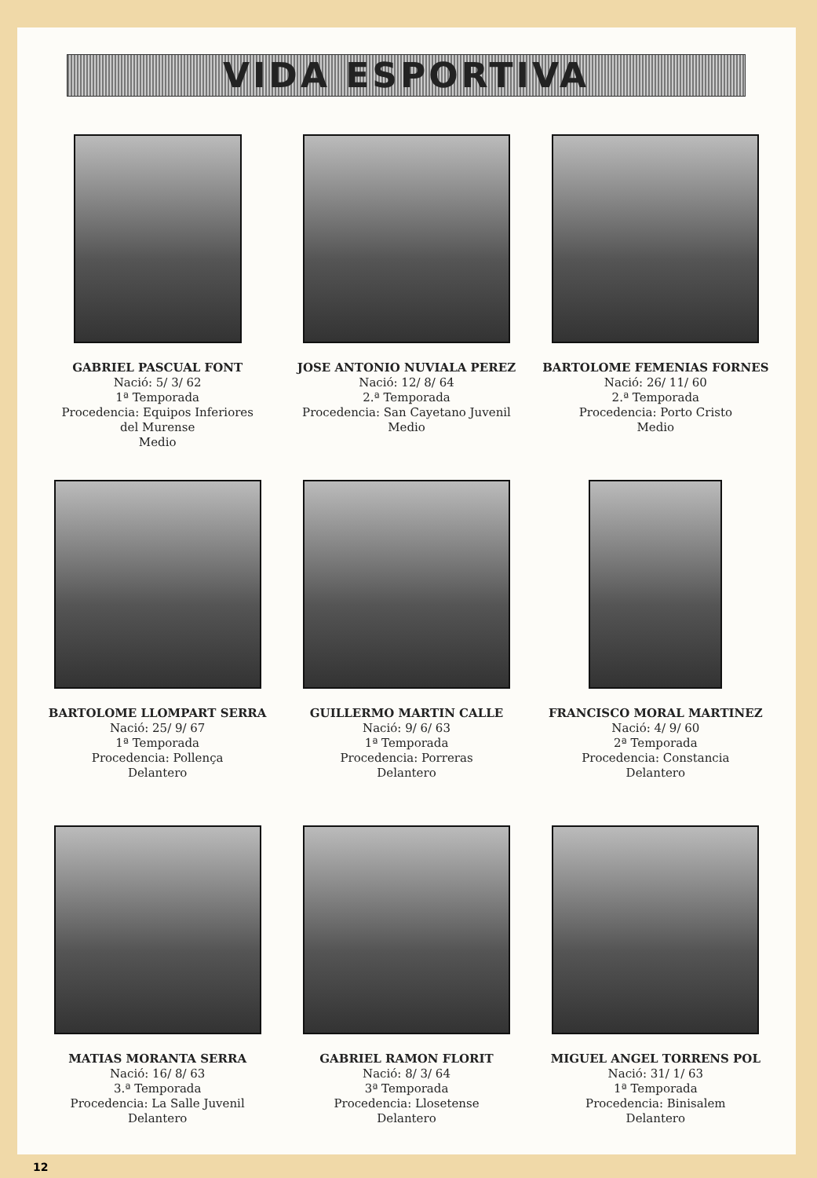VIDA ESPORTIVA
GABRIEL PASCUAL FONT
Nació: 5/ 3/ 62
1ª Temporada
Procedencia: Equipos Inferiores
del Murense
Medio
JOSE ANTONIO NUVIALA PEREZ
Nació: 12/ 8/ 64
2.ª Temporada
Procedencia: San Cayetano Juvenil
Medio
BARTOLOME FEMENIAS FORNES
Nació: 26/ 11/ 60
2.ª Temporada
Procedencia: Porto Cristo
Medio
BARTOLOME LLOMPART SERRA
Nació: 25/ 9/ 67
1ª Temporada
Procedencia: Pollença
Delantero
GUILLERMO MARTIN CALLE
Nació: 9/ 6/ 63
1ª Temporada
Procedencia: Porreras
Delantero
FRANCISCO MORAL MARTINEZ
Nació: 4/ 9/ 60
2ª Temporada
Procedencia: Constancia
Delantero
MATIAS MORANTA SERRA
Nació: 16/ 8/ 63
3.ª Temporada
Procedencia: La Salle Juvenil
Delantero
GABRIEL RAMON FLORIT
Nació: 8/ 3/ 64
3ª Temporada
Procedencia: Llosetense
Delantero
MIGUEL ANGEL TORRENS POL
Nació: 31/ 1/ 63
1ª Temporada
Procedencia: Binisalem
Delantero
12